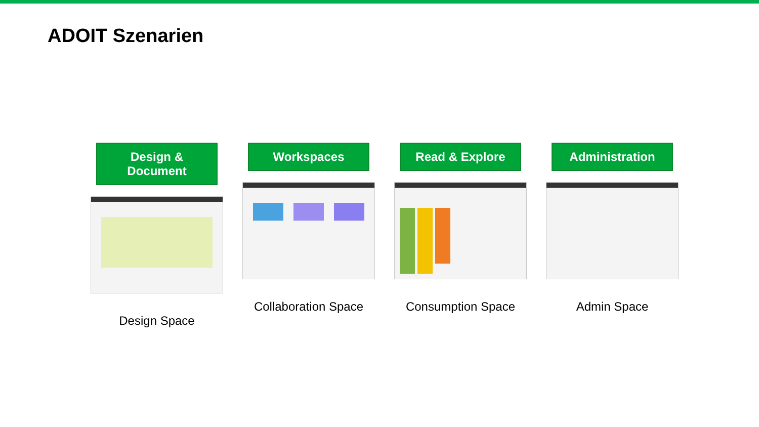ADOIT Szenarien
Design & Document
Design Space
Workspaces
Collaboration Space
Read & Explore
Consumption Space
Administration
Admin Space